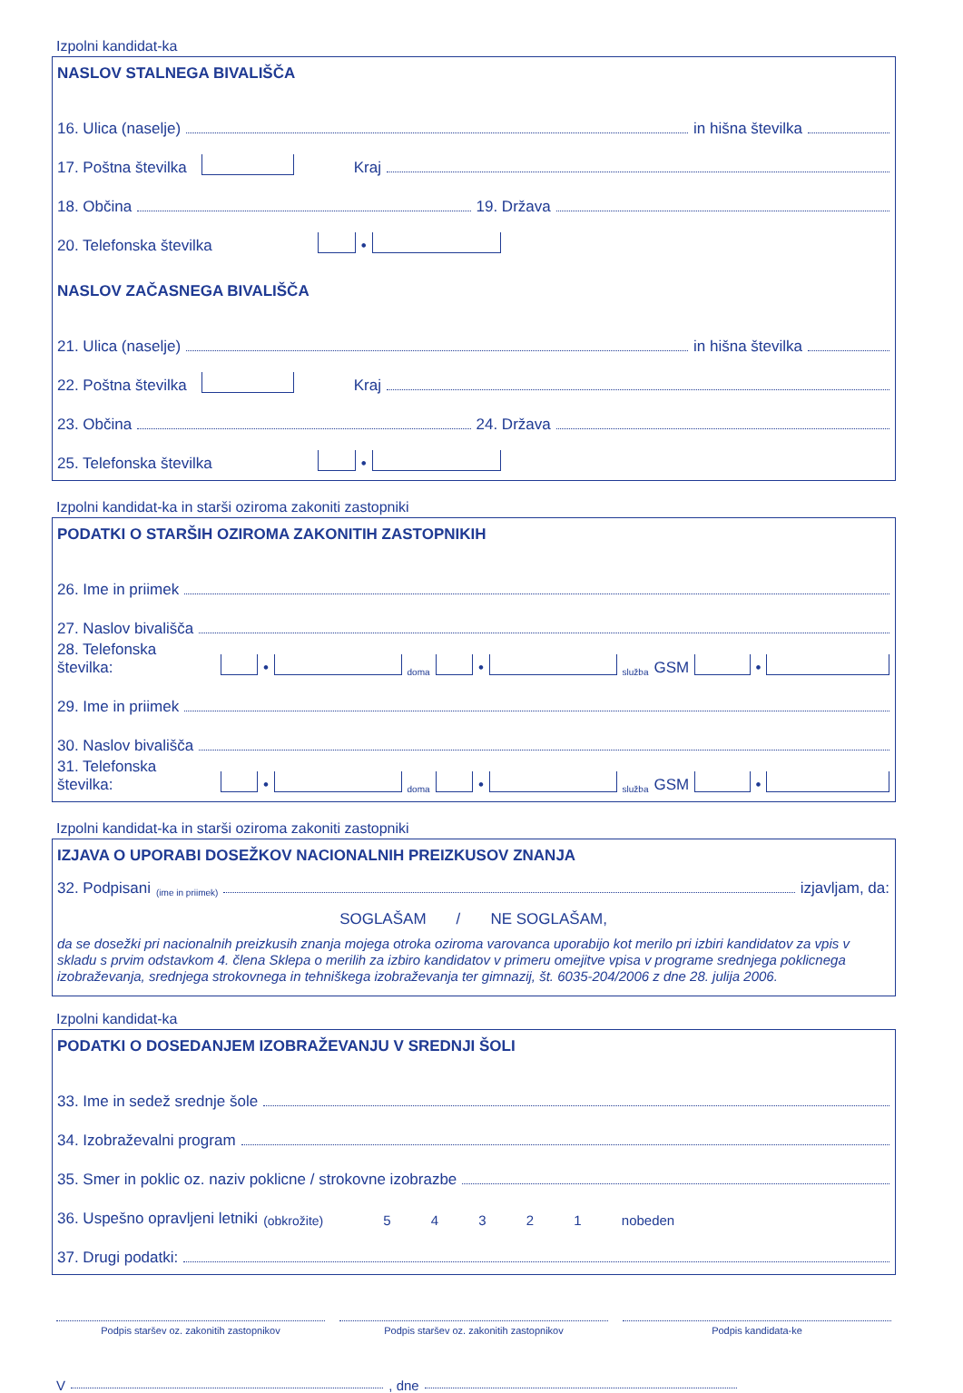Izpolni kandidat-ka
NASLOV STALNEGA BIVALIŠČA
16. Ulica (naselje) in hišna številka
17. Poštna številka Kraj
18. Občina 19. Država
20. Telefonska številka •
NASLOV ZAČASNEGA BIVALIŠČA
21. Ulica (naselje) in hišna številka
22. Poštna številka Kraj
23. Občina 24. Država
25. Telefonska številka •
Izpolni kandidat-ka in starši oziroma zakoniti zastopniki
PODATKI O STARŠIH OZIROMA ZAKONITIH ZASTOPNIKIH
26. Ime in priimek
27. Naslov bivališča
28. Telefonska številka: • doma • služba GSM •
29. Ime in priimek
30. Naslov bivališča
31. Telefonska številka: • doma • služba GSM •
Izpolni kandidat-ka in starši oziroma zakoniti zastopniki
IZJAVA O UPORABI DOSEŽKOV NACIONALNIH PREIZKUSOV ZNANJA
32. Podpisani (ime in priimek) izjavljam, da:
SOGLAŠAM / NE SOGLAŠAM,
da se dosežki pri nacionalnih preizkusih znanja mojega otroka oziroma varovanca uporabijo kot merilo pri izbiri kandidatov za vpis v skladu s prvim odstavkom 4. člena Sklepa o merilih za izbiro kandidatov v primeru omejitve vpisa v programe srednjega poklicnega izobraževanja, srednjega strokovnega in tehniškega izobraževanja ter gimnazij, št. 6035-204/2006 z dne 28. julija 2006.
Izpolni kandidat-ka
PODATKI O DOSEDANJEM IZOBRAŽEVANJU V SREDNJI ŠOLI
33. Ime in sedež srednje šole
34. Izobraževalni program
35. Smer in poklic oz. naziv poklicne / strokovne izobrazbe
36. Uspešno opravljeni letniki (obkrožite) 5 4 3 2 1 nobeden
37. Drugi podatki:
Podpis staršev oz. zakonitih zastopnikov
Podpis staršev oz. zakonitih zastopnikov
Podpis kandidata-ke
V , dne